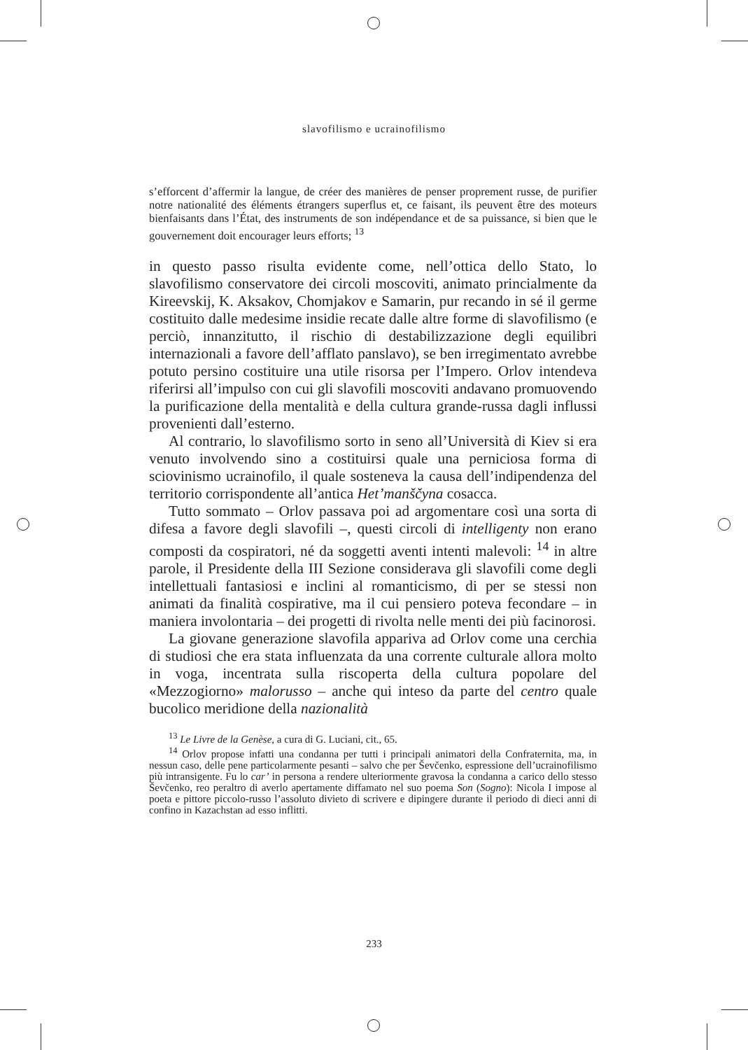slavofilismo e ucrainofilismo
s’efforcent d’affermir la langue, de créer des manières de penser proprement russe, de purifier notre nationalité des éléments étrangers superflus et, ce faisant, ils peuvent être des moteurs bienfaisants dans l’État, des instruments de son indépendance et de sa puissance, si bien que le gouvernement doit encourager leurs efforts; <sup>13</sup>
in questo passo risulta evidente come, nell’ottica dello Stato, lo slavofilismo conservatore dei circoli moscoviti, animato princialmente da Kireevskij, K. Aksakov, Chomjakov e Samarin, pur recando in sé il germe costituito dalle medesime insidie recate dalle altre forme di slavofilismo (e perciò, innanzitutto, il rischio di destabilizzazione degli equilibri internazionali a favore dell’afflato panslavo), se ben irregimentato avrebbe potuto persino costituire una utile risorsa per l’Impero. Orlov intendeva riferirsi all’impulso con cui gli slavofili moscoviti andavano promuovendo la purificazione della mentalità e della cultura grande-russa dagli influssi provenienti dall’esterno.
Al contrario, lo slavofilismo sorto in seno all’Università di Kiev si era venuto involvendo sino a costituirsi quale una perniciosa forma di sciovinismo ucrainofilo, il quale sosteneva la causa dell’indipendenza del territorio corrispondente all’antica Het’manščyna cosacca.
Tutto sommato – Orlov passava poi ad argomentare così una sorta di difesa a favore degli slavofili –, questi circoli di intelligenty non erano composti da cospiratori, né da soggetti aventi intenti malevoli: <sup>14</sup> in altre parole, il Presidente della III Sezione considerava gli slavofili come degli intellettuali fantasiosi e inclini al romanticismo, di per se stessi non animati da finalità cospirative, ma il cui pensiero poteva fecondare – in maniera involontaria – dei progetti di rivolta nelle menti dei più facinorosi.
La giovane generazione slavofila appariva ad Orlov come una cerchia di studiosi che era stata influenzata da una corrente culturale allora molto in voga, incentrata sulla riscoperta della cultura popolare del «Mezzogiorno» malorusso – anche qui inteso da parte del centro quale bucolico meridione della nazionalità
<sup>13</sup> Le Livre de la Genèse, a cura di G. Luciani, cit., 65.
<sup>14</sup> Orlov propose infatti una condanna per tutti i principali animatori della Confraternita, ma, in nessun caso, delle pene particolarmente pesanti – salvo che per Ševčenko, espressione dell’ucrainofilismo più intransigente. Fu lo car’ in persona a rendere ulteriormente gravosa la condanna a carico dello stesso Ševčenko, reo peraltro di averlo apertamente diffamato nel suo poema Son (Sogno): Nicola I impose al poeta e pittore piccolo-russo l’assoluto divieto di scrivere e dipingere durante il periodo di dieci anni di confino in Kazachstan ad esso inflitti.
233